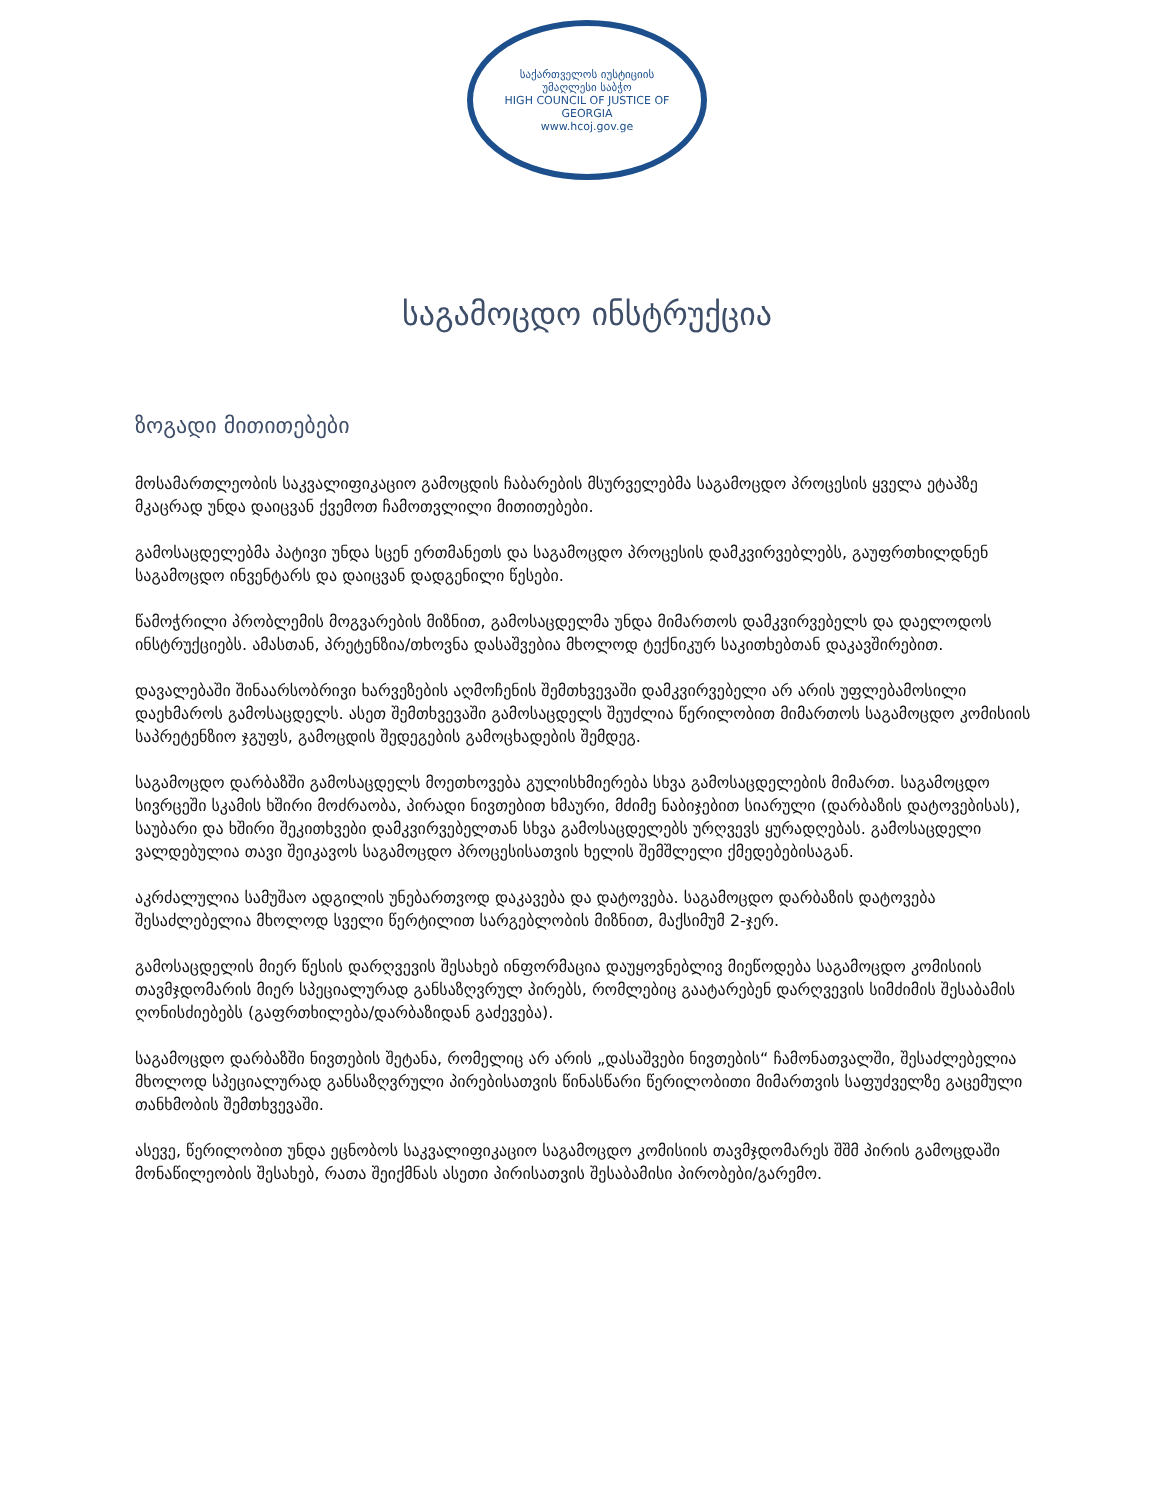საქართველოს იუსტიციის უმაღლესი საბჭო
HIGH COUNCIL OF JUSTICE OF GEORGIA
www.hcoj.gov.ge
საგამოცდო ინსტრუქცია
ზოგადი მითითებები
მოსამართლეობის საკვალიფიკაციო გამოცდის ჩაბარების მსურველებმა საგამოცდო პროცესის ყველა ეტაპზე მკაცრად უნდა დაიცვან ქვემოთ ჩამოთვლილი მითითებები.
გამოსაცდელებმა პატივი უნდა სცენ ერთმანეთს და საგამოცდო პროცესის დამკვირვებლებს, გაუფრთხილდნენ საგამოცდო ინვენტარს და დაიცვან დადგენილი წესები.
წამოჭრილი პრობლემის მოგვარების მიზნით, გამოსაცდელმა უნდა მიმართოს დამკვირვებელს და დაელოდოს ინსტრუქციებს. ამასთან, პრეტენზია/თხოვნა დასაშვებია მხოლოდ ტექნიკურ საკითხებთან დაკავშირებით.
დავალებაში შინაარსობრივი ხარვეზების აღმოჩენის შემთხვევაში დამკვირვებელი არ არის უფლებამოსილი დაეხმაროს გამოსაცდელს. ასეთ შემთხვევაში გამოსაცდელს შეუძლია წერილობით მიმართოს საგამოცდო კომისიის საპრეტენზიო ჯგუფს, გამოცდის შედეგების გამოცხადების შემდეგ.
საგამოცდო დარბაზში გამოსაცდელს მოეთხოვება გულისხმიერება სხვა გამოსაცდელების მიმართ. საგამოცდო სივრცეში სკამის ხშირი მოძრაობა, პირადი ნივთებით ხმაური, მძიმე ნაბიჯებით სიარული (დარბაზის დატოვებისას), საუბარი და ხშირი შეკითხვები დამკვირვებელთან სხვა გამოსაცდელებს ურღვევს ყურადღებას. გამოსაცდელი ვალდებულია თავი შეიკავოს საგამოცდო პროცესისათვის ხელის შემშლელი ქმედებებისაგან.
აკრძალულია სამუშაო ადგილის უნებართვოდ დაკავება და დატოვება. საგამოცდო დარბაზის დატოვება შესაძლებელია მხოლოდ სველი წერტილით სარგებლობის მიზნით, მაქსიმუმ 2-ჯერ.
გამოსაცდელის მიერ წესის დარღვევის შესახებ ინფორმაცია დაუყოვნებლივ მიეწოდება საგამოცდო კომისიის თავმჯდომარის მიერ სპეციალურად განსაზღვრულ პირებს, რომლებიც გაატარებენ დარღვევის სიმძიმის შესაბამის ღონისძიებებს (გაფრთხილება/დარბაზიდან გაძევება).
საგამოცდო დარბაზში ნივთების შეტანა, რომელიც არ არის „დასაშვები ნივთების“ ჩამონათვალში, შესაძლებელია მხოლოდ სპეციალურად განსაზღვრული პირებისათვის წინასწარი წერილობითი მიმართვის საფუძველზე გაცემული თანხმობის შემთხვევაში.
ასევე, წერილობით უნდა ეცნობოს საკვალიფიკაციო საგამოცდო კომისიის თავმჯდომარეს შშმ პირის გამოცდაში მონაწილეობის შესახებ, რათა შეიქმნას ასეთი პირისათვის შესაბამისი პირობები/გარემო.